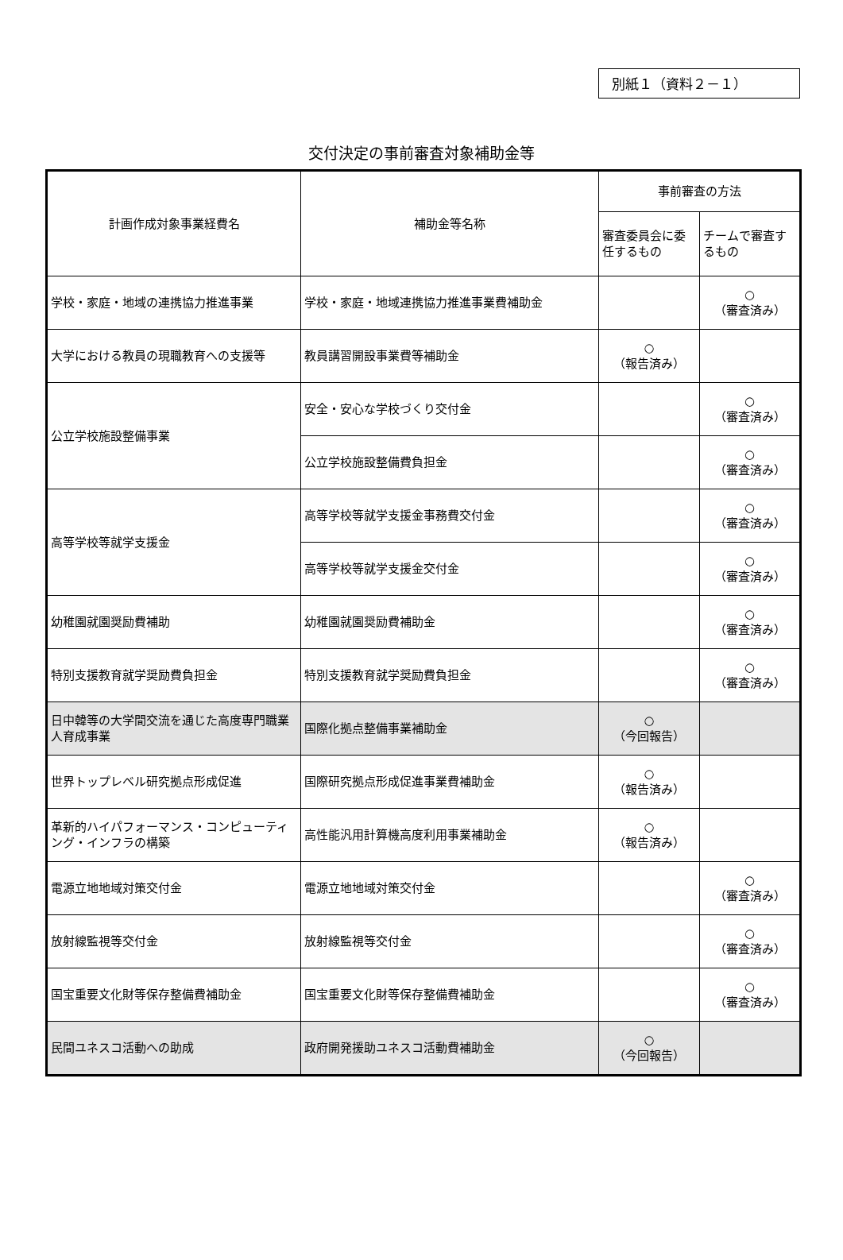別紙１（資料２－１）
交付決定の事前審査対象補助金等
| 計画作成対象事業経費名 | 補助金等名称 | 事前審査の方法 | |
| --- | --- | --- | --- |
| | | 審査委員会に委任するもの | チームで審査するもの |
| 学校・家庭・地域の連携協力推進事業 | 学校・家庭・地域連携協力推進事業費補助金 | | ○ （審査済み） |
| 大学における教員の現職教育への支援等 | 教員講習開設事業費等補助金 | ○ （報告済み） | |
| 公立学校施設整備事業 | 安全・安心な学校づくり交付金 | | ○ （審査済み） |
| | 公立学校施設整備費負担金 | | ○ （審査済み） |
| 高等学校等就学支援金 | 高等学校等就学支援金事務費交付金 | | ○ （審査済み） |
| | 高等学校等就学支援金交付金 | | ○ （審査済み） |
| 幼稚園就園奨励費補助 | 幼稚園就園奨励費補助金 | | ○ （審査済み） |
| 特別支援教育就学奨励費負担金 | 特別支援教育就学奨励費負担金 | | ○ （審査済み） |
| 日中韓等の大学間交流を通じた高度専門職業人育成事業 | 国際化拠点整備事業補助金 | ○ （今回報告） | |
| 世界トップレベル研究拠点形成促進 | 国際研究拠点形成促進事業費補助金 | ○ （報告済み） | |
| 革新的ハイパフォーマンス・コンピューティング・インフラの構築 | 高性能汎用計算機高度利用事業補助金 | ○ （報告済み） | |
| 電源立地地域対策交付金 | 電源立地地域対策交付金 | | ○ （審査済み） |
| 放射線監視等交付金 | 放射線監視等交付金 | | ○ （審査済み） |
| 国宝重要文化財等保存整備費補助金 | 国宝重要文化財等保存整備費補助金 | | ○ （審査済み） |
| 民間ユネスコ活動への助成 | 政府開発援助ユネスコ活動費補助金 | ○ （今回報告） | |